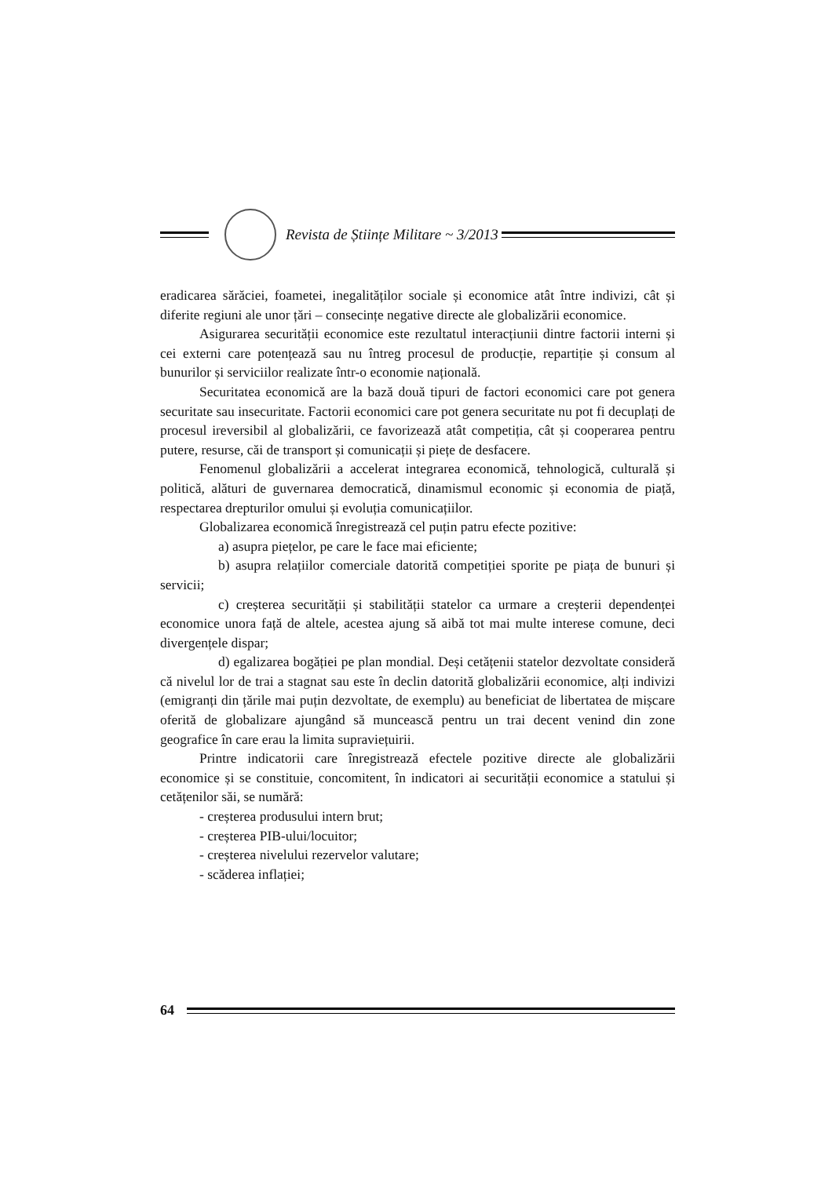Revista de Științe Militare ~ 3/2013
eradicarea sărăciei, foametei, inegalităților sociale și economice atât între indivizi, cât și diferite regiuni ale unor țări – consecințe negative directe ale globalizării economice.
Asigurarea securității economice este rezultatul interacțiunii dintre factorii interni și cei externi care potențează sau nu întreg procesul de producție, repartiție și consum al bunurilor și serviciilor realizate într-o economie națională.
Securitatea economică are la bază două tipuri de factori economici care pot genera securitate sau insecuritate. Factorii economici care pot genera securitate nu pot fi decuplați de procesul ireversibil al globalizării, ce favorizează atât competiția, cât și cooperarea pentru putere, resurse, căi de transport și comunicații și piețe de desfacere.
Fenomenul globalizării a accelerat integrarea economică, tehnologică, culturală și politică, alături de guvernarea democratică, dinamismul economic și economia de piață, respectarea drepturilor omului și evoluția comunicațiilor.
Globalizarea economică înregistrează cel puțin patru efecte pozitive:
a) asupra piețelor, pe care le face mai eficiente;
b) asupra relațiilor comerciale datorită competiției sporite pe piața de bunuri și servicii;
c) creșterea securității și stabilității statelor ca urmare a creșterii dependenței economice unora față de altele, acestea ajung să aibă tot mai multe interese comune, deci divergențele dispar;
d) egalizarea bogăției pe plan mondial. Deși cetățenii statelor dezvoltate consideră că nivelul lor de trai a stagnat sau este în declin datorită globalizării economice, alți indivizi (emigranți din țările mai puțin dezvoltate, de exemplu) au beneficiat de libertatea de mișcare oferită de globalizare ajungând să muncească pentru un trai decent venind din zone geografice în care erau la limita supraviețuirii.
Printre indicatorii care înregistrează efectele pozitive directe ale globalizării economice și se constituie, concomitent, în indicatori ai securității economice a statului și cetățenilor săi, se numără:
- creșterea produsului intern brut;
- creșterea PIB-ului/locuitor;
- creșterea nivelului rezervelor valutare;
- scăderea inflației;
64